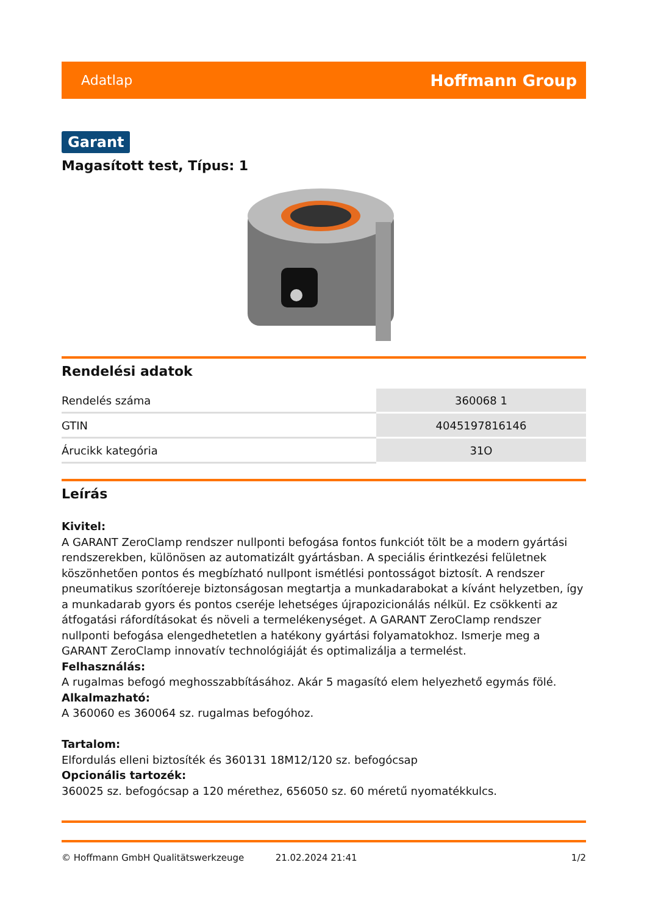Adatlap Hoffmann Group
Garant
Magasított test, Típus: 1
Rendelési adatok
| Rendelés száma | 360068 1 |
| GTIN | 4045197816146 |
| Árucikk kategória | 31O |
Leírás
Kivitel:
A GARANT ZeroClamp rendszer nullponti befogása fontos funkciót tölt be a modern gyártási rendszerekben, különösen az automatizált gyártásban. A speciális érintkezési felületnek köszönhetően pontos és megbízható nullpont ismétlési pontosságot biztosít. A rendszer pneumatikus szorítóereje biztonságosan megtartja a munkadarabokat a kívánt helyzetben, így a munkadarab gyors és pontos cseréje lehetséges újrapozicionálás nélkül. Ez csökkenti az átfogatási ráfordításokat és növeli a termelékenységet. A GARANT ZeroClamp rendszer nullponti befogása elengedhetetlen a hatékony gyártási folyamatokhoz. Ismerje meg a GARANT ZeroClamp innovatív technológiáját és optimalizálja a termelést.
Felhasználás:
A rugalmas befogó meghosszabbításához. Akár 5 magasító elem helyezhető egymás fölé.
Alkalmazható:
A 360060 es 360064 sz. rugalmas befogóhoz.
Tartalom:
Elfordulás elleni biztosíték és 360131 18M12/120 sz. befogócsap
Opcionális tartozék:
360025 sz. befogócsap a 120 mérethez, 656050 sz. 60 méretű nyomatékkulcs.
© Hoffmann GmbH Qualitätswerkzeuge 21.02.2024 21:41 1/2